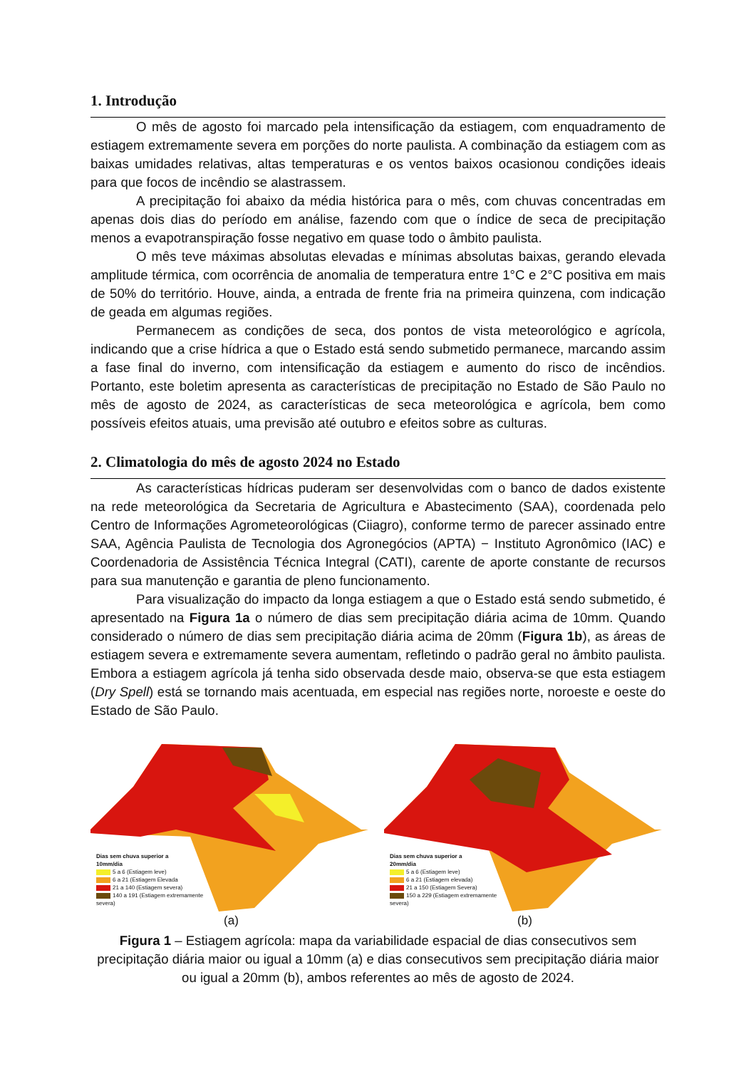1. Introdução
O mês de agosto foi marcado pela intensificação da estiagem, com enquadramento de estiagem extremamente severa em porções do norte paulista. A combinação da estiagem com as baixas umidades relativas, altas temperaturas e os ventos baixos ocasionou condições ideais para que focos de incêndio se alastrassem.
A precipitação foi abaixo da média histórica para o mês, com chuvas concentradas em apenas dois dias do período em análise, fazendo com que o índice de seca de precipitação menos a evapotranspiração fosse negativo em quase todo o âmbito paulista.
O mês teve máximas absolutas elevadas e mínimas absolutas baixas, gerando elevada amplitude térmica, com ocorrência de anomalia de temperatura entre 1°C e 2°C positiva em mais de 50% do território. Houve, ainda, a entrada de frente fria na primeira quinzena, com indicação de geada em algumas regiões.
Permanecem as condições de seca, dos pontos de vista meteorológico e agrícola, indicando que a crise hídrica a que o Estado está sendo submetido permanece, marcando assim a fase final do inverno, com intensificação da estiagem e aumento do risco de incêndios. Portanto, este boletim apresenta as características de precipitação no Estado de São Paulo no mês de agosto de 2024, as características de seca meteorológica e agrícola, bem como possíveis efeitos atuais, uma previsão até outubro e efeitos sobre as culturas.
2. Climatologia do mês de agosto 2024 no Estado
As características hídricas puderam ser desenvolvidas com o banco de dados existente na rede meteorológica da Secretaria de Agricultura e Abastecimento (SAA), coordenada pelo Centro de Informações Agrometeorológicas (Ciiagro), conforme termo de parecer assinado entre SAA, Agência Paulista de Tecnologia dos Agronegócios (APTA) − Instituto Agronômico (IAC) e Coordenadoria de Assistência Técnica Integral (CATI), carente de aporte constante de recursos para sua manutenção e garantia de pleno funcionamento.
Para visualização do impacto da longa estiagem a que o Estado está sendo submetido, é apresentado na Figura 1a o número de dias sem precipitação diária acima de 10mm. Quando considerado o número de dias sem precipitação diária acima de 20mm (Figura 1b), as áreas de estiagem severa e extremamente severa aumentam, refletindo o padrão geral no âmbito paulista. Embora a estiagem agrícola já tenha sido observada desde maio, observa-se que esta estiagem (Dry Spell) está se tornando mais acentuada, em especial nas regiões norte, noroeste e oeste do Estado de São Paulo.
Dias sem chuva superior a
10mm/dia
5 a 6 (Estiagem leve)
6 a 21 (Estiagem Elevada
21 a 140 (Estiagem severa)
140 a 191 (Estiagem extremamente
severa)
(a)
Dias sem chuva superior a
20mm/dia
5 a 6 (Estiagem leve)
6 a 21 (Estiagem elevada)
21 a 150 (Estiagem Severa)
150 a 229 (Estiagem extremamente
severa)
(b)
Figura 1 – Estiagem agrícola: mapa da variabilidade espacial de dias consecutivos sem precipitação diária maior ou igual a 10mm (a) e dias consecutivos sem precipitação diária maior ou igual a 20mm (b), ambos referentes ao mês de agosto de 2024.